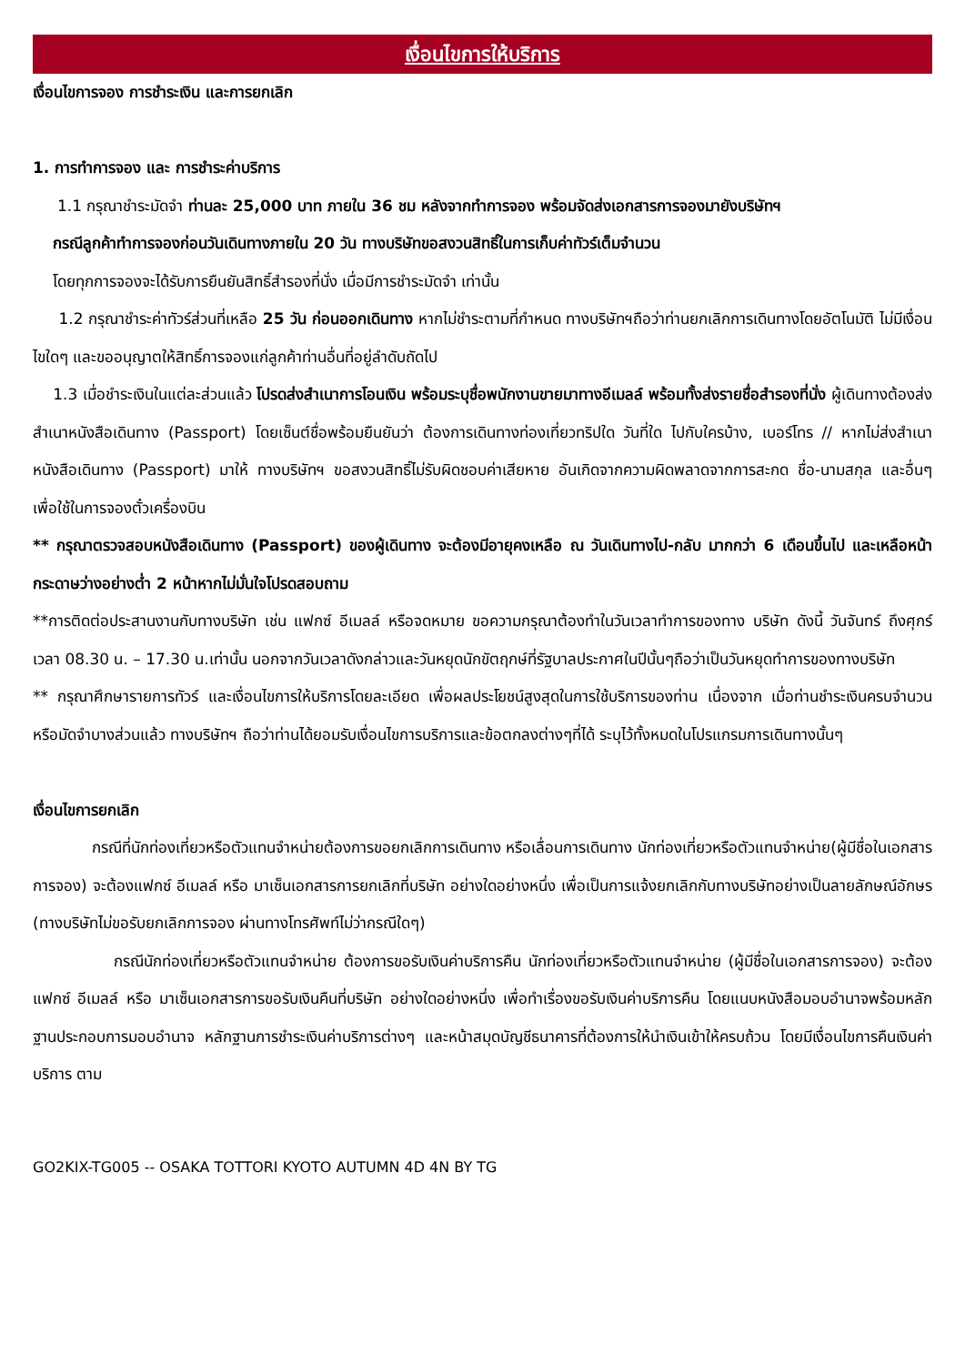เงื่อนไขการให้บริการ
เงื่อนไขการจอง การชำระเงิน และการยกเลิก
1. การทำการจอง และ การชำระค่าบริการ
1.1 กรุณาชำระมัดจำ ท่านละ 25,000 บาท ภายใน 36 ชม หลังจากทำการจอง พร้อมจัดส่งเอกสารการจองมายังบริษัทฯ
กรณีลูกค้าทำการจองก่อนวันเดินทางภายใน 20 วัน ทางบริษัทขอสงวนสิทธิ์ในการเก็บค่าทัวร์เต็มจำนวน
โดยทุกการจองจะได้รับการยืนยันสิทธิ์สำรองที่นั่ง เมื่อมีการชำระมัดจำ เท่านั้น
1.2 กรุณาชำระค่าทัวร์ส่วนที่เหลือ 25 วัน ก่อนออกเดินทาง หากไม่ชำระตามที่กำหนด ทางบริษัทฯถือว่าท่านยกเลิกการเดินทางโดยอัตโนมัติ ไม่มีเงื่อนไขใดๆ และขออนุญาตให้สิทธิ์การจองแก่ลูกค้าท่านอื่นที่อยู่ลำดับถัดไป
1.3 เมื่อชำระเงินในแต่ละส่วนแล้ว โปรดส่งสำเนาการโอนเงิน พร้อมระบุชื่อพนักงานขายมาทางอีเมลล์ พร้อมทั้งส่งรายชื่อสำรองที่นั่ง ผู้เดินทางต้องส่งสำเนาหนังสือเดินทาง (Passport) โดยเซ็นต์ชื่อพร้อมยืนยันว่า ต้องการเดินทางท่องเที่ยวทริปใด วันที่ใด ไปกับใครบ้าง, เบอร์โทร // หากไม่ส่งสำเนาหนังสือเดินทาง (Passport) มาให้ ทางบริษัทฯ ขอสงวนสิทธิ์ไม่รับผิดชอบค่าเสียหาย อันเกิดจากความผิดพลาดจากการสะกด ชื่อ-นามสกุล และอื่นๆ เพื่อใช้ในการจองตั๋วเครื่องบิน
** กรุณาตรวจสอบหนังสือเดินทาง (Passport) ของผู้เดินทาง จะต้องมีอายุคงเหลือ ณ วันเดินทางไป-กลับ มากกว่า 6 เดือนขึ้นไป และเหลือหน้ากระดาษว่างอย่างต่ำ 2 หน้าหากไม่มั่นใจโปรดสอบถาม
**การติดต่อประสานงานกับทางบริษัท เช่น แฟกซ์ อีเมลล์ หรือจดหมาย ขอความกรุณาต้องทำในวันเวลาทำการของทาง บริษัท ดังนี้ วันจันทร์ ถึงศุกร์ เวลา 08.30 น. – 17.30 น.เท่านั้น นอกจากวันเวลาดังกล่าวและวันหยุดนักขัตฤกษ์ที่รัฐบาลประกาศในปีนั้นๆถือว่าเป็นวันหยุดทำการของทางบริษัท
** กรุณาศึกษารายการทัวร์ และเงื่อนไขการให้บริการโดยละเอียด เพื่อผลประโยชน์สูงสุดในการใช้บริการของท่าน เนื่องจาก เมื่อท่านชำระเงินครบจำนวนหรือมัดจำบางส่วนแล้ว ทางบริษัทฯ ถือว่าท่านได้ยอมรับเงื่อนไขการบริการและข้อตกลงต่างๆที่ได้ ระบุไว้ทั้งหมดในโปรแกรมการเดินทางนั้นๆ
เงื่อนไขการยกเลิก
กรณีที่นักท่องเที่ยวหรือตัวแทนจำหน่ายต้องการขอยกเลิกการเดินทาง หรือเลื่อนการเดินทาง นักท่องเที่ยวหรือตัวแทนจำหน่าย(ผู้มีชื่อในเอกสารการจอง) จะต้องแฟกซ์ อีเมลล์ หรือ มาเซ็นเอกสารการยกเลิกที่บริษัท อย่างใดอย่างหนึ่ง เพื่อเป็นการแจ้งยกเลิกกับทางบริษัทอย่างเป็นลายลักษณ์อักษร (ทางบริษัทไม่ขอรับยกเลิกการจอง ผ่านทางโทรศัพท์ไม่ว่ากรณีใดๆ)
กรณีนักท่องเที่ยวหรือตัวแทนจำหน่าย ต้องการขอรับเงินค่าบริการคืน นักท่องเที่ยวหรือตัวแทนจำหน่าย (ผู้มีชื่อในเอกสารการจอง) จะต้องแฟกซ์ อีเมลล์ หรือ มาเซ็นเอกสารการขอรับเงินคืนที่บริษัท อย่างใดอย่างหนึ่ง เพื่อทำเรื่องขอรับเงินค่าบริการคืน โดยแนบหนังสือมอบอำนาจพร้อมหลักฐานประกอบการมอบอำนาจ หลักฐานการชำระเงินค่าบริการต่างๆ และหน้าสมุดบัญชีธนาคารที่ต้องการให้นำเงินเข้าให้ครบถ้วน โดยมีเงื่อนไขการคืนเงินค่าบริการ ตาม
GO2KIX-TG005 -- OSAKA TOTTORI KYOTO AUTUMN 4D 4N BY TG